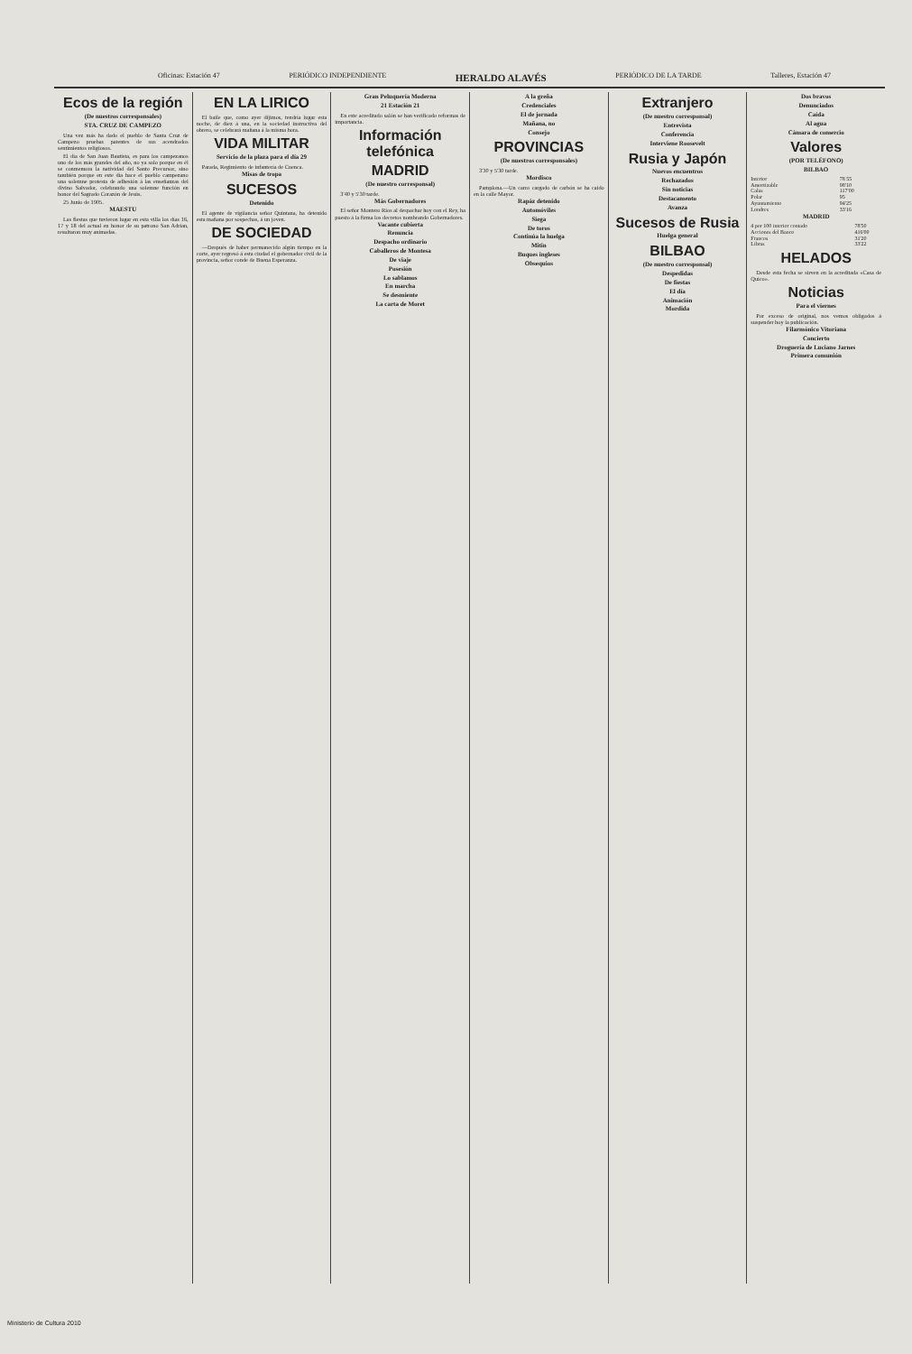Oficinas: Estación 47 PERIÓDICO INDEPENDIENTE HERALDO ALAVÉS PERIÓDICO DE LA TARDE Talleres, Estación 47
Ecos de la región
(De nuestros corresponsales)
STA. CRUZ DE CAMPEZO
Una vez más ha dado el pueblo de Santa Cruz de Campezo pruebas patentes de sus acendrados sentimientos religiosos.
El día de San Juan Bautista, es para los campezanos uno de los más grandes del año, no ya solo porque en él se conmemora la natividad del Santo Precursor, sino también porque en este día hace el pueblo campezano una solemne protesta de adhesión á las enseñanzas del divino Salvador, celebrando una solemne función en honor del Sagrado Corazón de Jesús.
25 Junio de 1905.
MAESTU
Las fiestas que tuvieron lugar en esta villa los días 16, 17 y 18 del actual en honor de su patrono San Adrian, resultaron muy animadas.
EN LA LIRICO
El baile que, como ayer dijimos, tendría lugar esta noche, de diez á una, en la sociedad instructiva del obrero, se celebrará mañana á la misma hora.
VIDA MILITAR
Servicio de la plaza para el día 29
Parada, Regimiento de infantería de Cuenca.
Misas de tropa
SUCESOS
Detenido
El agente de vigilancia señor Quintana, ha detenido esta mañana por sospechas, á un joven.
DE SOCIEDAD
—Después de haber permanecido algún tiempo en la corte, ayer regresó á esta ciudad el gobernador civil de la provincia, señor conde de Buena Esperanza.
Gran Peluquería Moderna
21 Estación 21
En este acreditado salón se han verificado reformas de importancia.
Información telefónica
MADRID
(De nuestro corresponsal)
3'40 y 5'30 tarde.
Más Gobernadores
El señor Montero Ríos al despachar hoy con el Rey, ha puesto á la firma los decretos nombrando Gobernadores.
Vacante cubierta
Renuncia
Despacho ordinario
Caballeros de Montesa
De viaje
Posesión
Lo sablamos
En marcha
Se desmiente
La carta de Moret
A la greña
Credenciales
El de jornada
Mañana, no
Consejo
PROVINCIAS
(De nuestros corresponsales)
3'30 y 5'30 tarde.
Mordisco
Pamplona.—Un carro cargado de carbón se ha caido en la calle Mayor.
Rapáz detenido
Automóviles
Siega
De toros
Continúa la huelga
Mitin
Buques ingleses
Obsequios
Extranjero
(De nuestro corresponsal)
Entrevista
Conferencia
Interviene Roosevelt
Rusia y Japón
Nuevos encuentros
Rechazados
Sin noticias
Destacamento
Avanza
Sucesos de Rusia
Huelga general
BILBAO
(De nuestro corresponsal)
Despedidas
De fiestas
El día
Animación
Mordida
Dos bravos
Denunciados
Caída
Al agua
Cámara de comercio
Valores
(POR TELÉFONO)
BILBAO
| Interior | 78 55 |
| Amortizable | 98'10 |
| Calas | 117'00 |
| Polar | 95 |
| Ayuntamiento | 94'25 |
| Londres | 33'16 |
MADRID
| 4 por 100 interior contado | 78'50 |
| Acciones del Banco | 416'00 |
| Francos | 31'20 |
| Libras | 33'22 |
HELADOS
Desde esta fecha se sirven en la acreditada «Casa de Quico».
Noticias
Para el viernes
Por exceso de original, nos vemos obligados á suspender hoy la publicación.
Filarmónico Vitoriana
Concierto
Droguería de Luciano Jarnes
Primera comunión
Ministerio de Cultura 2010